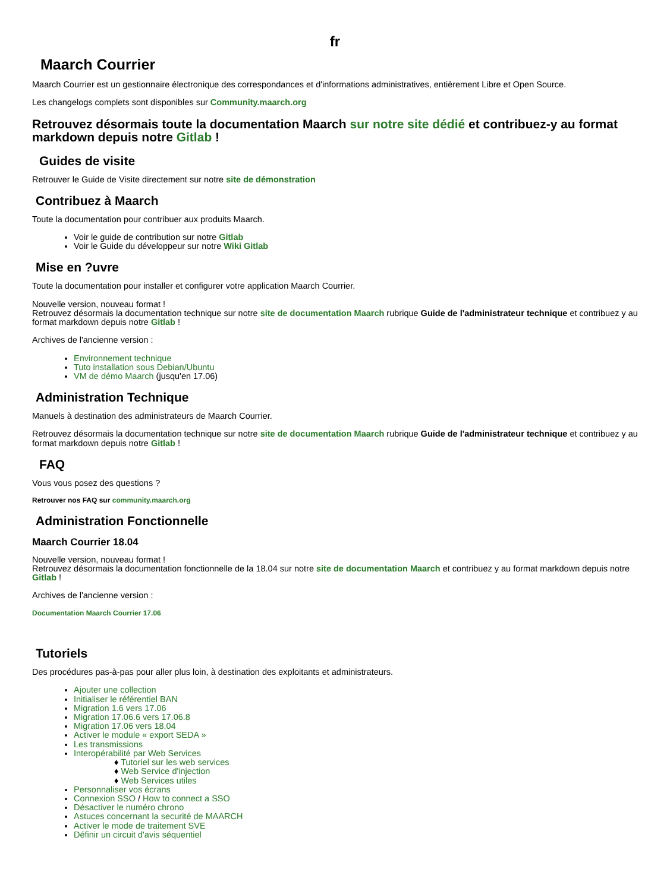fr
Maarch Courrier
Maarch Courrier est un gestionnaire électronique des correspondances et d'informations administratives, entièrement Libre et Open Source.
Les changelogs complets sont disponibles sur Community.maarch.org
Retrouvez désormais toute la documentation Maarch sur notre site dédié et contribuez-y au format markdown depuis notre Gitlab !
Guides de visite
Retrouver le Guide de Visite directement sur notre site de démonstration
Contribuez à Maarch
Toute la documentation pour contribuer aux produits Maarch.
Voir le guide de contribution sur notre Gitlab
Voir le Guide du développeur sur notre Wiki Gitlab
Mise en ?uvre
Toute la documentation pour installer et configurer votre application Maarch Courrier.
Nouvelle version, nouveau format !
Retrouvez désormais la documentation technique sur notre site de documentation Maarch rubrique Guide de l'administrateur technique et contribuez y au format markdown depuis notre Gitlab !
Archives de l'ancienne version :
Environnement technique
Tuto installation sous Debian/Ubuntu
VM de démo Maarch (jusqu'en 17.06)
Administration Technique
Manuels à destination des administrateurs de Maarch Courrier.
Retrouvez désormais la documentation technique sur notre site de documentation Maarch rubrique Guide de l'administrateur technique et contribuez y au format markdown depuis notre Gitlab !
FAQ
Vous vous posez des questions ?
Retrouver nos FAQ sur community.maarch.org
Administration Fonctionnelle
Maarch Courrier 18.04
Nouvelle version, nouveau format !
Retrouvez désormais la documentation fonctionnelle de la 18.04 sur notre site de documentation Maarch et contribuez y au format markdown depuis notre Gitlab !
Archives de l'ancienne version :
Documentation Maarch Courrier 17.06
Tutoriels
Des procédures pas-à-pas pour aller plus loin, à destination des exploitants et administrateurs.
Ajouter une collection
Initialiser le référentiel BAN
Migration 1.6 vers 17.06
Migration 17.06.6 vers 17.06.8
Migration 17.06 vers 18.04
Activer le module « export SEDA »
Les transmissions
Interopérabilité par Web Services
♦ Tutoriel sur les web services
♦ Web Service d'injection
♦ Web Services utiles
Personnaliser vos écrans
Connexion SSO / How to connect a SSO
Désactiver le numéro chrono
Astuces concernant la securité de MAARCH
Activer le mode de traitement SVE
Définir un circuit d'avis séquentiel